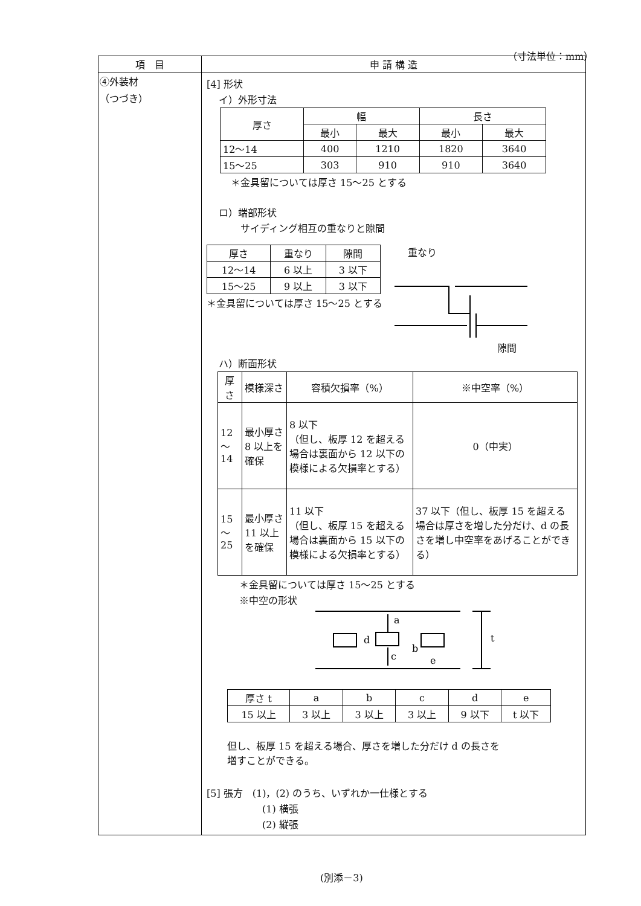（寸法単位：mm）
| 項 目 | 申 請 構 造 |
| --- | --- |
| ④外装材 （つづき） | [4] 形状 イ）外形寸法 / 厚さ / 幅 / / 長さ / / / / 最小 / 最大 / 最小 / 最大 / / 12～14 / 400 / 1210 / 1820 / 3640 / / 15～25 / 303 / 910 / 910 / 3640 / ＊金具留については厚さ 15～25 とする ロ）端部形状 サイディング相互の重なりと隙間 / 厚さ / 重なり / 隙間 / / 12～14 / 6 以上 / 3 以下 / / 15～25 / 9 以上 / 3 以下 / ＊金具留については厚さ 15～25 とする 重なり 隙間 ハ）断面形状 / 厚さ / 模様深さ / 容積欠損率（%） / ※中空率（%） / / 12～14 / 最小厚さ 8 以上を確保 / 8 以下 （但し、板厚 12 を超える場合は裏面から 12 以下の模様による欠損率とする） / 0（中実） / / 15～25 / 最小厚さ 11 以上を確保 / 11 以下 （但し、板厚 15 を超える場合は裏面から 15 以下の模様による欠損率とする） / 37 以下（但し、板厚 15 を超える場合は厚さを増した分だけ、d の長さを増し中空率をあげることができる） / ＊金具留については厚さ 15～25 とする ※中空の形状 a d c b e t / 厚さ t / a / b / c / d / e / / 15 以上 / 3 以上 / 3 以上 / 3 以上 / 9 以下 / t 以下 / 但し、板厚 15 を超える場合、厚さを増した分だけ d の長さを 増すことができる。 [5] 張方 (1)，(2) のうち、いずれか一仕様とする (1) 横張 (2) 縦張 |
(別添－3)